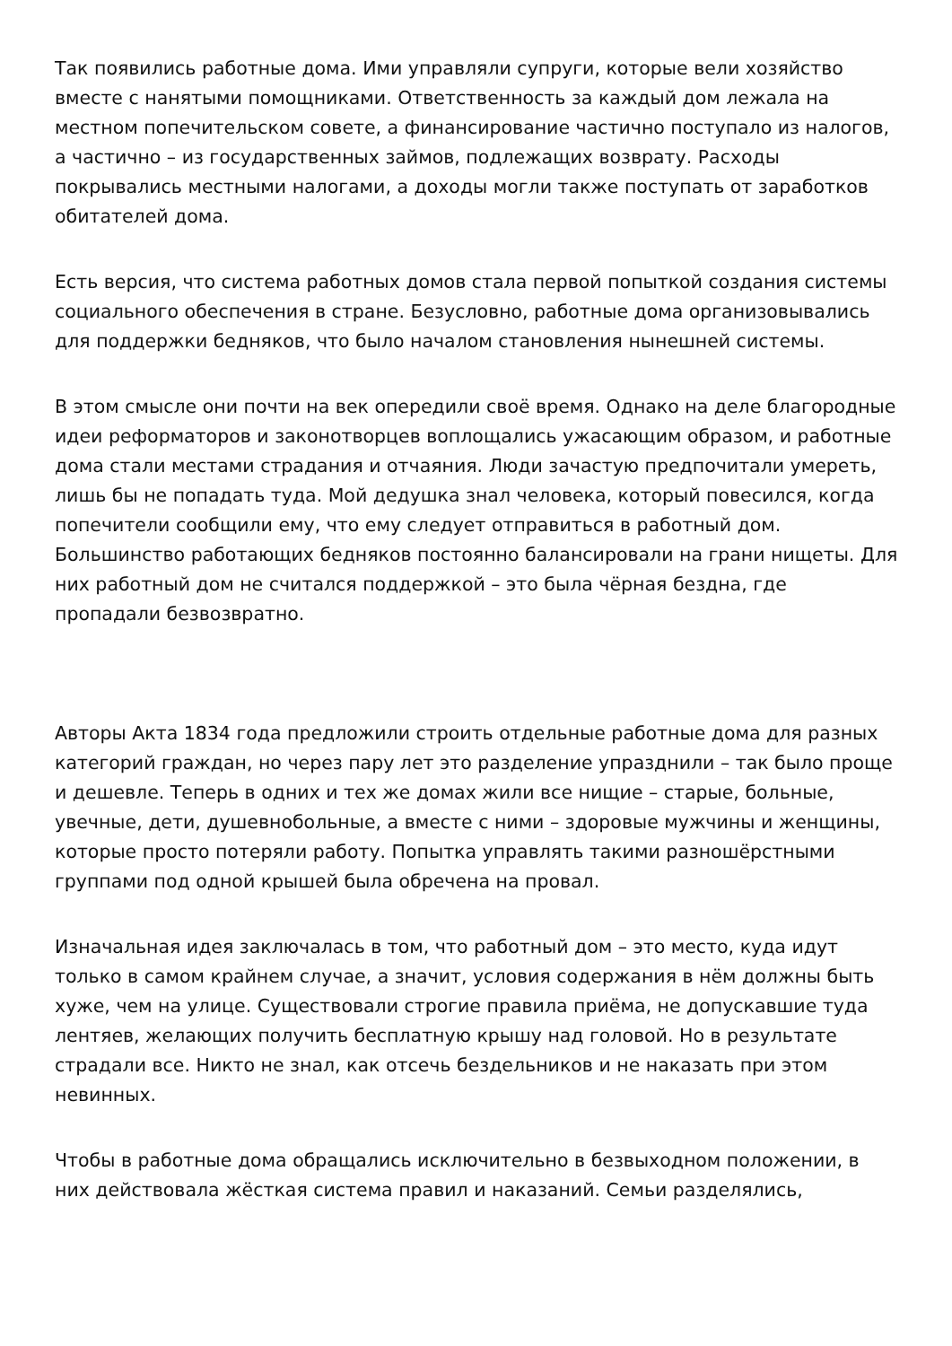Так появились работные дома. Ими управляли супруги, которые вели хозяйство вместе с нанятыми помощниками. Ответственность за каждый дом лежала на местном попечительском совете, а финансирование частично поступало из налогов, а частично – из государственных займов, подлежащих возврату. Расходы покрывались местными налогами, а доходы могли также поступать от заработков обитателей дома.
Есть версия, что система работных домов стала первой попыткой создания системы социального обеспечения в стране. Безусловно, работные дома организовывались для поддержки бедняков, что было началом становления нынешней системы.
В этом смысле они почти на век опередили своё время. Однако на деле благородные идеи реформаторов и законотворцев воплощались ужасающим образом, и работные дома стали местами страдания и отчаяния. Люди зачастую предпочитали умереть, лишь бы не попадать туда. Мой дедушка знал человека, который повесился, когда попечители сообщили ему, что ему следует отправиться в работный дом. Большинство работающих бедняков постоянно балансировали на грани нищеты. Для них работный дом не считался поддержкой – это была чёрная бездна, где пропадали безвозвратно.
Авторы Акта 1834 года предложили строить отдельные работные дома для разных категорий граждан, но через пару лет это разделение упразднили – так было проще и дешевле. Теперь в одних и тех же домах жили все нищие – старые, больные, увечные, дети, душевнобольные, а вместе с ними – здоровые мужчины и женщины, которые просто потеряли работу. Попытка управлять такими разношёрстными группами под одной крышей была обречена на провал.
Изначальная идея заключалась в том, что работный дом – это место, куда идут только в самом крайнем случае, а значит, условия содержания в нём должны быть хуже, чем на улице. Существовали строгие правила приёма, не допускавшие туда лентяев, желающих получить бесплатную крышу над головой. Но в результате страдали все. Никто не знал, как отсечь бездельников и не наказать при этом невинных.
Чтобы в работные дома обращались исключительно в безвыходном положении, в них действовала жёсткая система правил и наказаний. Семьи разделялись,